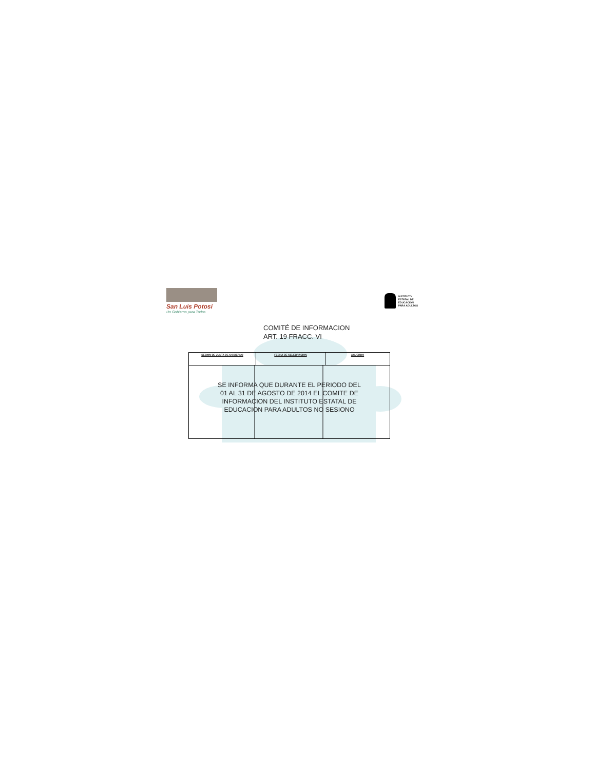San Luis Potosí
Un Gobierno para Todos
INSTITUTO
ESTATAL DE
EDUCACIÓN
PARA ADULTOS
COMITÉ DE INFORMACION
ART. 19 FRACC. VI
| SESION DE JUNTA DE GOBIERNO | FECHA DE CELEBRACION | ACUERDO |
| --- | --- | --- |
| SE INFORMA QUE DURANTE EL PERIODO DEL 01 AL 31 DE AGOSTO DE 2014 EL COMITE DE INFORMACION DEL INSTITUTO ESTATAL DE EDUCACION PARA ADULTOS NO SESIONO | | |